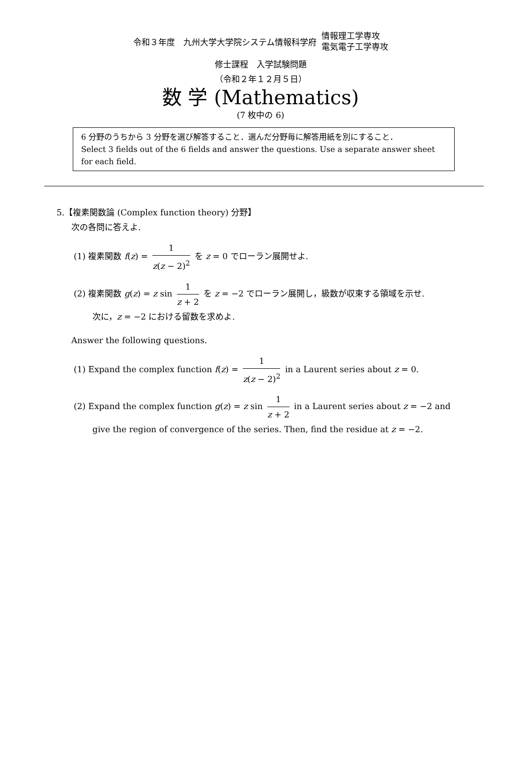令和３年度　九州大学大学院システム情報科学府
情報理工学専攻
電気電子工学専攻
修士課程　入学試験問題
（令和２年１２月５日）
数 学 (Mathematics)
(7 枚中の 6)
6 分野のうちから 3 分野を選び解答すること．選んだ分野毎に解答用紙を別にすること．
Select 3 fields out of the 6 fields and answer the questions. Use a separate answer sheet for each field.
5.【複素関数論 (Complex function theory) 分野】
次の各問に答えよ.
(1) 複素関数 f(z) = 1 z(z − 2)<sup>2</sup> を z = 0 でローラン展開せよ.
(2) 複素関数 g(z) = z sin 1 z + 2 を z = −2 でローラン展開し，級数が収束する領域を示せ.
次に，z = −2 における留数を求めよ.
Answer the following questions.
(1) Expand the complex function f(z) = 1 z(z − 2)<sup>2</sup> in a Laurent series about z = 0.
(2) Expand the complex function g(z) = z sin 1 z + 2 in a Laurent series about z = −2 and
give the region of convergence of the series. Then, find the residue at z = −2.